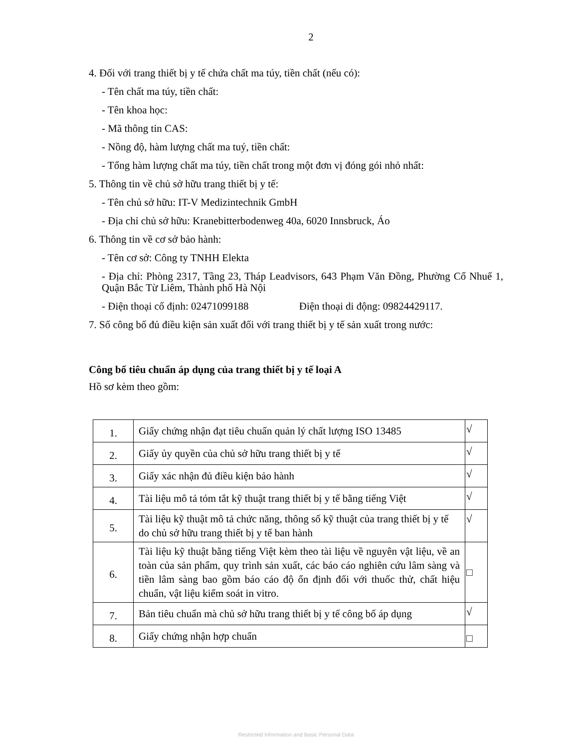2
4. Đối với trang thiết bị y tế chứa chất ma túy, tiền chất (nếu có):
- Tên chất ma túy, tiền chất:
- Tên khoa học:
- Mã thông tin CAS:
- Nồng độ, hàm lượng chất ma tuý, tiền chất:
- Tổng hàm lượng chất ma túy, tiền chất trong một đơn vị đóng gói nhỏ nhất:
5. Thông tin về chủ sở hữu trang thiết bị y tế:
- Tên chủ sở hữu: IT-V Medizintechnik GmbH
- Địa chỉ chủ sở hữu: Kranebitterbodenweg 40a, 6020 Innsbruck, Áo
6. Thông tin về cơ sở bảo hành:
- Tên cơ sở: Công ty TNHH Elekta
- Địa chỉ: Phòng 2317, Tầng 23, Tháp Leadvisors, 643 Phạm Văn Đồng, Phường Cổ Nhuế 1, Quận Bắc Từ Liêm, Thành phố Hà Nội
- Điện thoại cố định: 02471099188 Điện thoại di động: 09824429117.
7. Số công bố đủ điều kiện sản xuất đối với trang thiết bị y tế sản xuất trong nước:
Công bố tiêu chuẩn áp dụng của trang thiết bị y tế loại A
Hồ sơ kèm theo gồm:
| 1. | Giấy chứng nhận đạt tiêu chuẩn quản lý chất lượng ISO 13485 | √ |
| 2. | Giấy ủy quyền của chủ sở hữu trang thiết bị y tế | √ |
| 3. | Giấy xác nhận đủ điều kiện bảo hành | √ |
| 4. | Tài liệu mô tả tóm tắt kỹ thuật trang thiết bị y tế bằng tiếng Việt | √ |
| 5. | Tài liệu kỹ thuật mô tả chức năng, thông số kỹ thuật của trang thiết bị y tế do chủ sở hữu trang thiết bị y tế ban hành | √ |
| 6. | Tài liệu kỹ thuật bằng tiếng Việt kèm theo tài liệu về nguyên vật liệu, về an toàn của sản phẩm, quy trình sản xuất, các báo cáo nghiên cứu lâm sàng và tiền lâm sàng bao gồm báo cáo độ ổn định đối với thuốc thử, chất hiệu chuẩn, vật liệu kiểm soát in vitro. | □ |
| 7. | Bản tiêu chuẩn mà chủ sở hữu trang thiết bị y tế công bố áp dụng | √ |
| 8. | Giấy chứng nhận hợp chuẩn | □ |
Restricted Information and Basic Personal Data